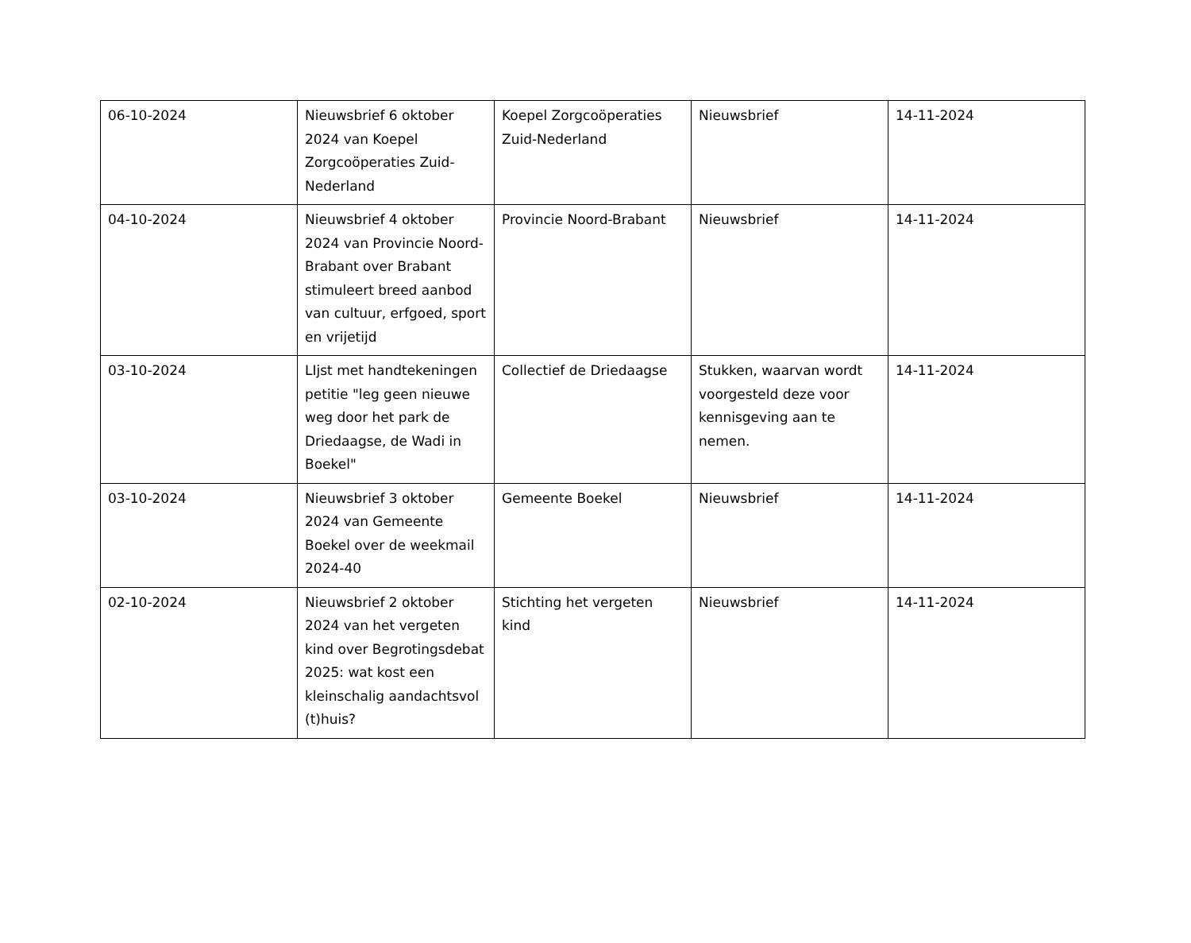| 06-10-2024 | Nieuwsbrief 6 oktober 2024 van Koepel Zorgcoöperaties Zuid-Nederland | Koepel Zorgcoöperaties Zuid-Nederland | Nieuwsbrief | 14-11-2024 |
| 04-10-2024 | Nieuwsbrief 4 oktober 2024 van Provincie Noord-Brabant over Brabant stimuleert breed aanbod van cultuur, erfgoed, sport en vrijetijd | Provincie Noord-Brabant | Nieuwsbrief | 14-11-2024 |
| 03-10-2024 | LIjst met handtekeningen petitie "leg geen nieuwe weg door het park de Driedaagse, de Wadi in Boekel" | Collectief de Driedaagse | Stukken, waarvan wordt voorgesteld deze voor kennisgeving aan te nemen. | 14-11-2024 |
| 03-10-2024 | Nieuwsbrief 3 oktober 2024 van Gemeente Boekel over de weekmail 2024-40 | Gemeente Boekel | Nieuwsbrief | 14-11-2024 |
| 02-10-2024 | Nieuwsbrief 2 oktober 2024 van het vergeten kind over Begrotingsdebat 2025: wat kost een kleinschalig aandachtsvol (t)huis? | Stichting het vergeten kind | Nieuwsbrief | 14-11-2024 |